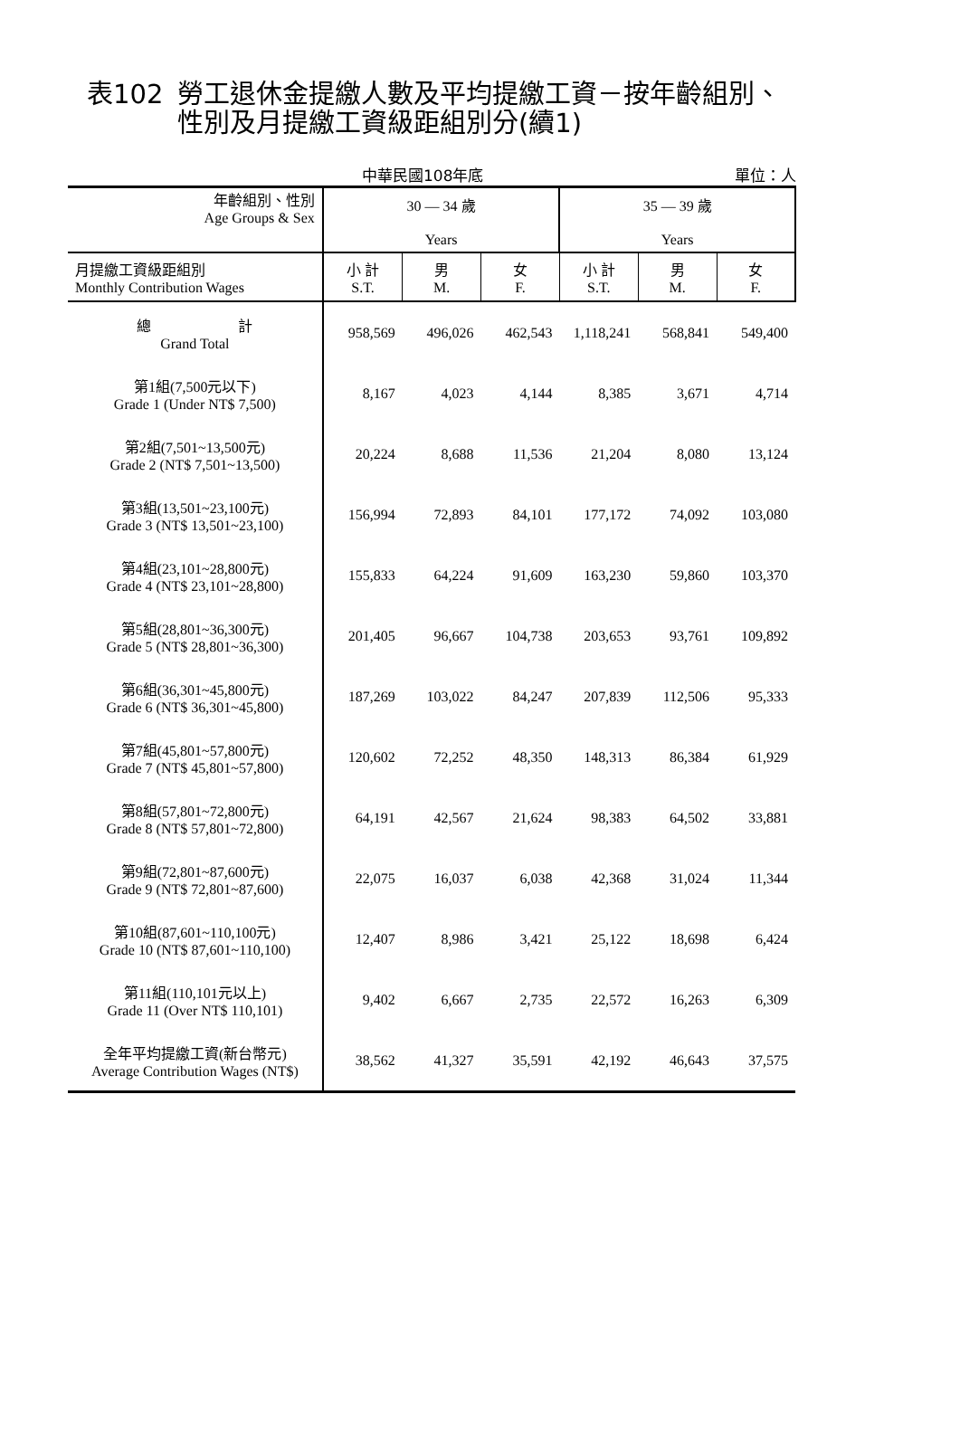表102 勞工退休金提繳人數及平均提繳工資－按年齡組別、
性別及月提繳工資級距組別分(續1)
中華民國108年底 單位：人
| 年齡組別、性別 Age Groups & Sex | 30 — 34 歲 Years | | | 35 — 39 歲 Years | | |
| --- | --- | --- | --- | --- | --- | --- |
| 月提繳工資級距組別 Monthly Contribution Wages | 小 計 S.T. | 男 M. | 女 F. | 小 計 S.T. | 男 M. | 女 F. |
| 總 計 Grand Total | 958,569 | 496,026 | 462,543 | 1,118,241 | 568,841 | 549,400 |
| 第1組(7,500元以下) Grade 1 (Under NT$ 7,500) | 8,167 | 4,023 | 4,144 | 8,385 | 3,671 | 4,714 |
| 第2組(7,501~13,500元) Grade 2 (NT$ 7,501~13,500) | 20,224 | 8,688 | 11,536 | 21,204 | 8,080 | 13,124 |
| 第3組(13,501~23,100元) Grade 3 (NT$ 13,501~23,100) | 156,994 | 72,893 | 84,101 | 177,172 | 74,092 | 103,080 |
| 第4組(23,101~28,800元) Grade 4 (NT$ 23,101~28,800) | 155,833 | 64,224 | 91,609 | 163,230 | 59,860 | 103,370 |
| 第5組(28,801~36,300元) Grade 5 (NT$ 28,801~36,300) | 201,405 | 96,667 | 104,738 | 203,653 | 93,761 | 109,892 |
| 第6組(36,301~45,800元) Grade 6 (NT$ 36,301~45,800) | 187,269 | 103,022 | 84,247 | 207,839 | 112,506 | 95,333 |
| 第7組(45,801~57,800元) Grade 7 (NT$ 45,801~57,800) | 120,602 | 72,252 | 48,350 | 148,313 | 86,384 | 61,929 |
| 第8組(57,801~72,800元) Grade 8 (NT$ 57,801~72,800) | 64,191 | 42,567 | 21,624 | 98,383 | 64,502 | 33,881 |
| 第9組(72,801~87,600元) Grade 9 (NT$ 72,801~87,600) | 22,075 | 16,037 | 6,038 | 42,368 | 31,024 | 11,344 |
| 第10組(87,601~110,100元) Grade 10 (NT$ 87,601~110,100) | 12,407 | 8,986 | 3,421 | 25,122 | 18,698 | 6,424 |
| 第11組(110,101元以上) Grade 11 (Over NT$ 110,101) | 9,402 | 6,667 | 2,735 | 22,572 | 16,263 | 6,309 |
| 全年平均提繳工資(新台幣元) Average Contribution Wages (NT$) | 38,562 | 41,327 | 35,591 | 42,192 | 46,643 | 37,575 |